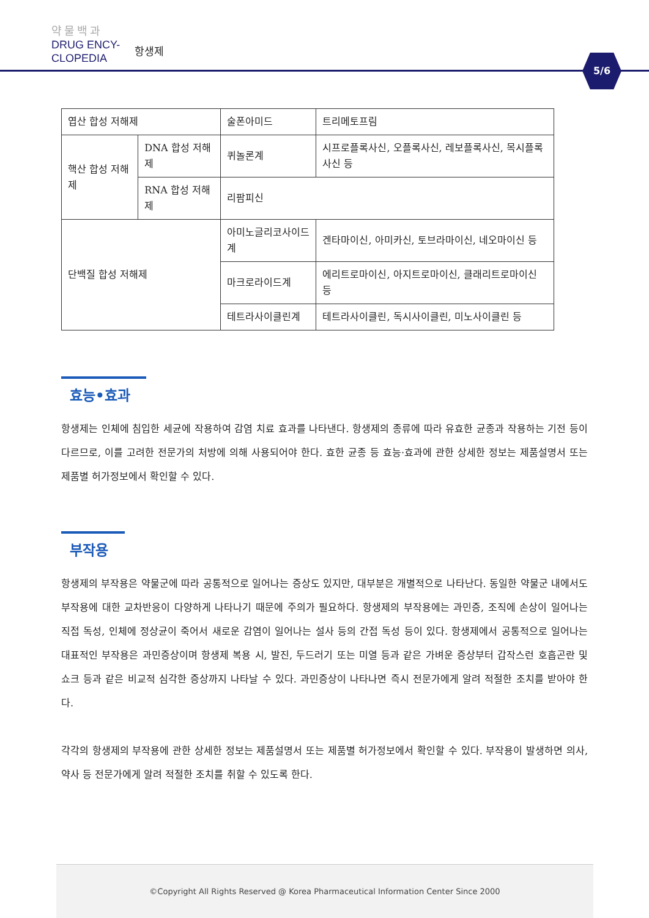약물백과
DRUG ENCY-
CLOPEDIA
항생제
5/6
| 엽산 합성 저해제 | | 술폰아미드 | 트리메토프림 |
| 핵산 합성 저해제 | DNA 합성 저해제 | 퀴놀론계 | 시프로플록사신, 오플록사신, 레보플록사신, 목시플록사신 등 |
| | RNA 합성 저해제 | 리팜피신 | |
| 단백질 합성 저해제 | | 아미노글리코사이드계 | 겐타마이신, 아미카신, 토브라마이신, 네오마이신 등 |
| | | 마크로라이드계 | 에리트로마이신, 아지트로마이신, 클래리트로마이신 등 |
| | | 테트라사이클린계 | 테트라사이클린, 독시사이클린, 미노사이클린 등 |
효능•효과
항생제는 인체에 침입한 세균에 작용하여 감염 치료 효과를 나타낸다. 항생제의 종류에 따라 유효한 균종과 작용하는 기전 등이 다르므로, 이를 고려한 전문가의 처방에 의해 사용되어야 한다. 효한 균종 등 효능·효과에 관한 상세한 정보는 제품설명서 또는 제품별 허가정보에서 확인할 수 있다.
부작용
항생제의 부작용은 약물군에 따라 공통적으로 일어나는 증상도 있지만, 대부분은 개별적으로 나타난다. 동일한 약물군 내에서도 부작용에 대한 교차반응이 다양하게 나타나기 때문에 주의가 필요하다. 항생제의 부작용에는 과민증, 조직에 손상이 일어나는 직접 독성, 인체에 정상균이 죽어서 새로운 감염이 일어나는 설사 등의 간접 독성 등이 있다. 항생제에서 공통적으로 일어나는 대표적인 부작용은 과민증상이며 항생제 복용 시, 발진, 두드러기 또는 미열 등과 같은 가벼운 증상부터 갑작스런 호흡곤란 및 쇼크 등과 같은 비교적 심각한 증상까지 나타날 수 있다. 과민증상이 나타나면 즉시 전문가에게 알려 적절한 조치를 받아야 한다.
각각의 항생제의 부작용에 관한 상세한 정보는 제품설명서 또는 제품별 허가정보에서 확인할 수 있다. 부작용이 발생하면 의사, 약사 등 전문가에게 알려 적절한 조치를 취할 수 있도록 한다.
©Copyright All Rights Reserved @ Korea Pharmaceutical Information Center Since 2000